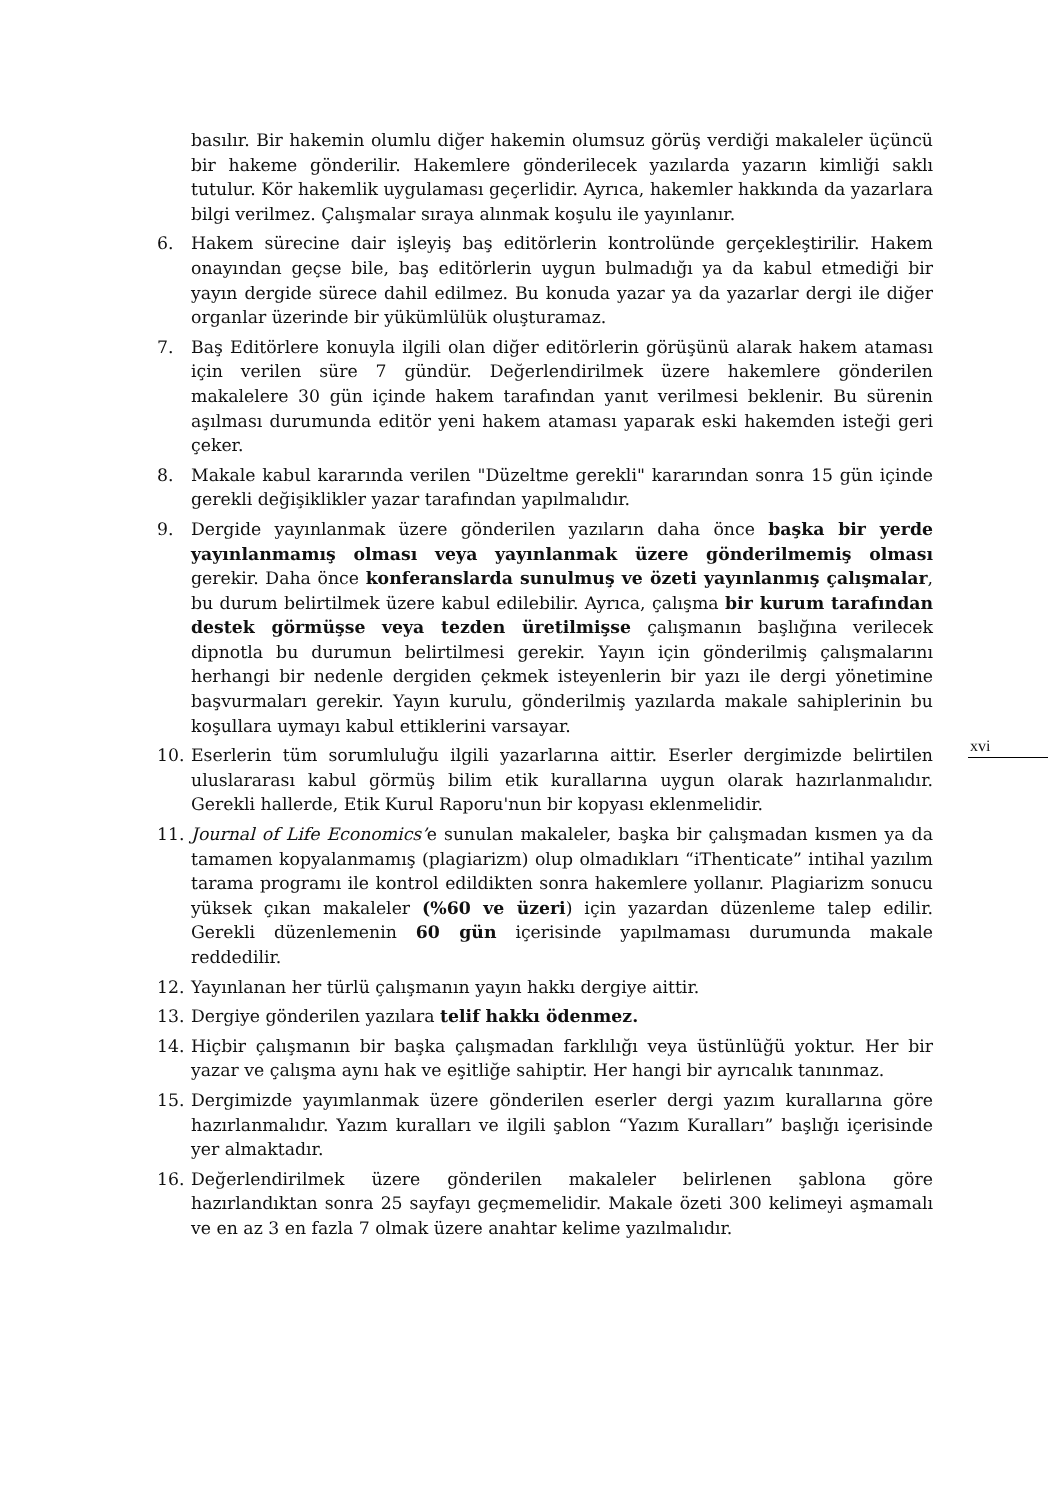basılır. Bir hakemin olumlu diğer hakemin olumsuz görüş verdiği makaleler üçüncü bir hakeme gönderilir. Hakemlere gönderilecek yazılarda yazarın kimliği saklı tutulur. Kör hakemlik uygulaması geçerlidir. Ayrıca, hakemler hakkında da yazarlara bilgi verilmez. Çalışmalar sıraya alınmak koşulu ile yayınlanır.
6. Hakem sürecine dair işleyiş baş editörlerin kontrolünde gerçekleştirilir. Hakem onayından geçse bile, baş editörlerin uygun bulmadığı ya da kabul etmediği bir yayın dergide sürece dahil edilmez. Bu konuda yazar ya da yazarlar dergi ile diğer organlar üzerinde bir yükümlülük oluşturamaz.
7. Baş Editörlere konuyla ilgili olan diğer editörlerin görüşünü alarak hakem ataması için verilen süre 7 gündür. Değerlendirilmek üzere hakemlere gönderilen makalelere 30 gün içinde hakem tarafından yanıt verilmesi beklenir. Bu sürenin aşılması durumunda editör yeni hakem ataması yaparak eski hakemden isteği geri çeker.
8. Makale kabul kararında verilen "Düzeltme gerekli" kararından sonra 15 gün içinde gerekli değişiklikler yazar tarafından yapılmalıdır.
9. Dergide yayınlanmak üzere gönderilen yazıların daha önce başka bir yerde yayınlanmamış olması veya yayınlanmak üzere gönderilmemiş olması gerekir. Daha önce konferanslarda sunulmuş ve özeti yayınlanmış çalışmalar, bu durum belirtilmek üzere kabul edilebilir. Ayrıca, çalışma bir kurum tarafından destek görmüşse veya tezden üretilmişse çalışmanın başlığına verilecek dipnotla bu durumun belirtilmesi gerekir. Yayın için gönderilmiş çalışmalarını herhangi bir nedenle dergiden çekmek isteyenlerin bir yazı ile dergi yönetimine başvurmaları gerekir. Yayın kurulu, gönderilmiş yazılarda makale sahiplerinin bu koşullara uymayı kabul ettiklerini varsayar.
10. Eserlerin tüm sorumluluğu ilgili yazarlarına aittir. Eserler dergimizde belirtilen uluslararası kabul görmüş bilim etik kurallarına uygun olarak hazırlanmalıdır. Gerekli hallerde, Etik Kurul Raporu'nun bir kopyası eklenmelidir.
11. Journal of Life Economics’e sunulan makaleler, başka bir çalışmadan kısmen ya da tamamen kopyalanmamış (plagiarizm) olup olmadıkları “iThenticate” intihal yazılım tarama programı ile kontrol edildikten sonra hakemlere yollanır. Plagiarizm sonucu yüksek çıkan makaleler (%60 ve üzeri) için yazardan düzenleme talep edilir. Gerekli düzenlemenin 60 gün içerisinde yapılmaması durumunda makale reddedilir.
12. Yayınlanan her türlü çalışmanın yayın hakkı dergiye aittir.
13. Dergiye gönderilen yazılara telif hakkı ödenmez.
14. Hiçbir çalışmanın bir başka çalışmadan farklılığı veya üstünlüğü yoktur. Her bir yazar ve çalışma aynı hak ve eşitliğe sahiptir. Her hangi bir ayrıcalık tanınmaz.
15. Dergimizde yayımlanmak üzere gönderilen eserler dergi yazım kurallarına göre hazırlanmalıdır. Yazım kuralları ve ilgili şablon “Yazım Kuralları” başlığı içerisinde yer almaktadır.
16. Değerlendirilmek üzere gönderilen makaleler belirlenen şablona göre hazırlandıktan sonra 25 sayfayı geçmemelidir. Makale özeti 300 kelimeyi aşmamalı ve en az 3 en fazla 7 olmak üzere anahtar kelime yazılmalıdır.
xvi